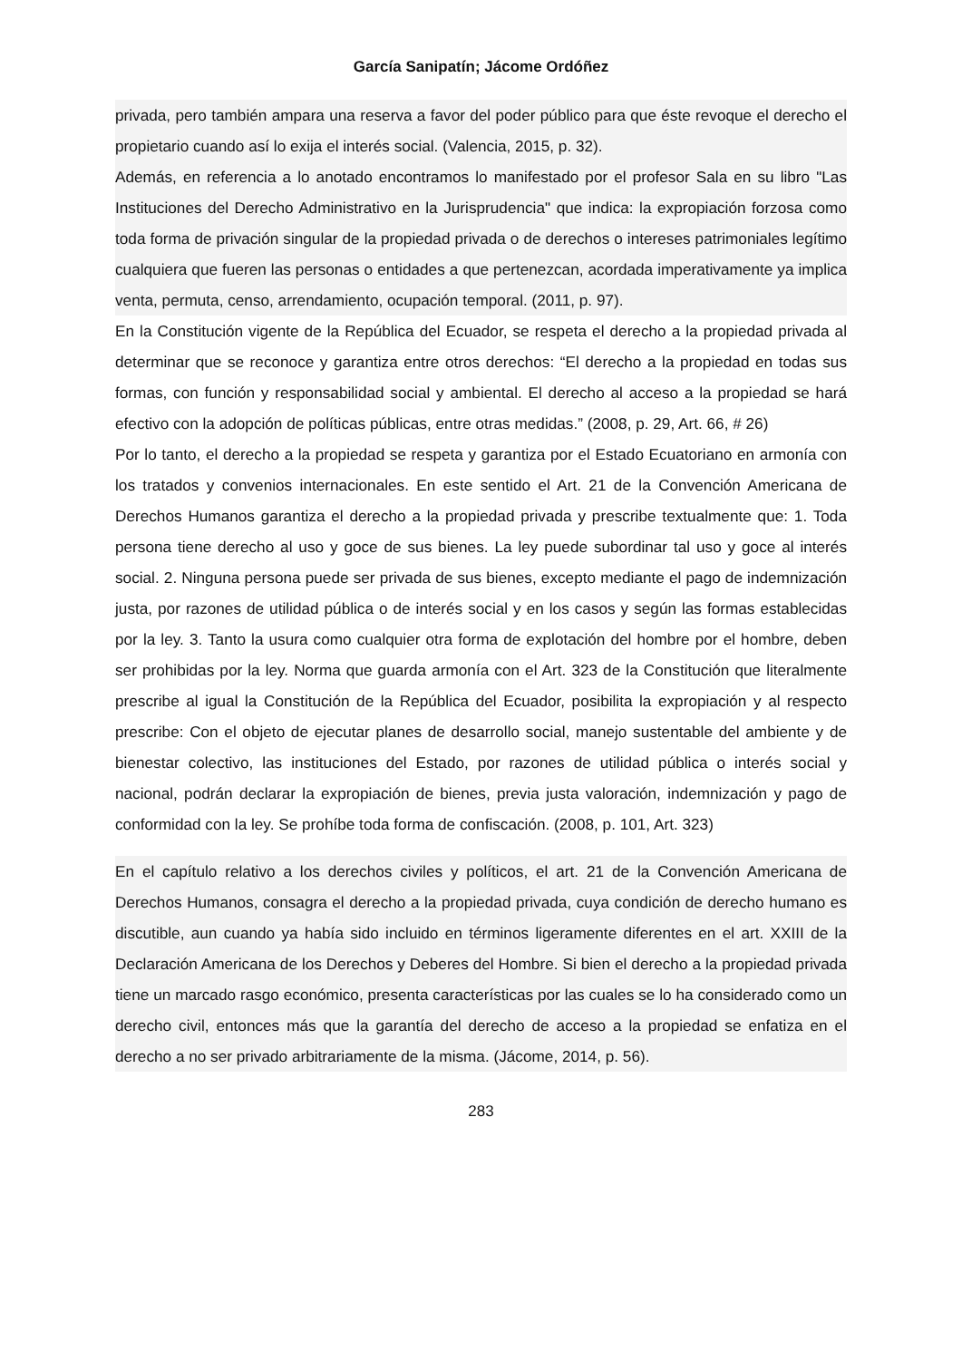García Sanipatín; Jácome Ordóñez
privada, pero también ampara una reserva a favor del poder público para que éste revoque el derecho el propietario cuando así lo exija el interés social. (Valencia, 2015, p. 32).
Además, en referencia a lo anotado encontramos lo manifestado por el profesor Sala en su libro "Las Instituciones del Derecho Administrativo en la Jurisprudencia" que indica: la expropiación forzosa como toda forma de privación singular de la propiedad privada o de derechos o intereses patrimoniales legítimo cualquiera que fueren las personas o entidades a que pertenezcan, acordada imperativamente ya implica venta, permuta, censo, arrendamiento, ocupación temporal. (2011, p. 97).
En la Constitución vigente de la República del Ecuador, se respeta el derecho a la propiedad privada al determinar que se reconoce y garantiza entre otros derechos: “El derecho a la propiedad en todas sus formas, con función y responsabilidad social y ambiental. El derecho al acceso a la propiedad se hará efectivo con la adopción de políticas públicas, entre otras medidas.” (2008, p. 29, Art. 66, # 26)
Por lo tanto, el derecho a la propiedad se respeta y garantiza por el Estado Ecuatoriano en armonía con los tratados y convenios internacionales. En este sentido el Art. 21 de la Convención Americana de Derechos Humanos garantiza el derecho a la propiedad privada y prescribe textualmente que: 1. Toda persona tiene derecho al uso y goce de sus bienes. La ley puede subordinar tal uso y goce al interés social. 2. Ninguna persona puede ser privada de sus bienes, excepto mediante el pago de indemnización justa, por razones de utilidad pública o de interés social y en los casos y según las formas establecidas por la ley. 3. Tanto la usura como cualquier otra forma de explotación del hombre por el hombre, deben ser prohibidas por la ley. Norma que guarda armonía con el Art. 323 de la Constitución que literalmente prescribe al igual la Constitución de la República del Ecuador, posibilita la expropiación y al respecto prescribe: Con el objeto de ejecutar planes de desarrollo social, manejo sustentable del ambiente y de bienestar colectivo, las instituciones del Estado, por razones de utilidad pública o interés social y nacional, podrán declarar la expropiación de bienes, previa justa valoración, indemnización y pago de conformidad con la ley. Se prohíbe toda forma de confiscación. (2008, p. 101, Art. 323)
En el capítulo relativo a los derechos civiles y políticos, el art. 21 de la Convención Americana de Derechos Humanos, consagra el derecho a la propiedad privada, cuya condición de derecho humano es discutible, aun cuando ya había sido incluido en términos ligeramente diferentes en el art. XXIII de la Declaración Americana de los Derechos y Deberes del Hombre. Si bien el derecho a la propiedad privada tiene un marcado rasgo económico, presenta características por las cuales se lo ha considerado como un derecho civil, entonces más que la garantía del derecho de acceso a la propiedad se enfatiza en el derecho a no ser privado arbitrariamente de la misma. (Jácome, 2014, p. 56).
283